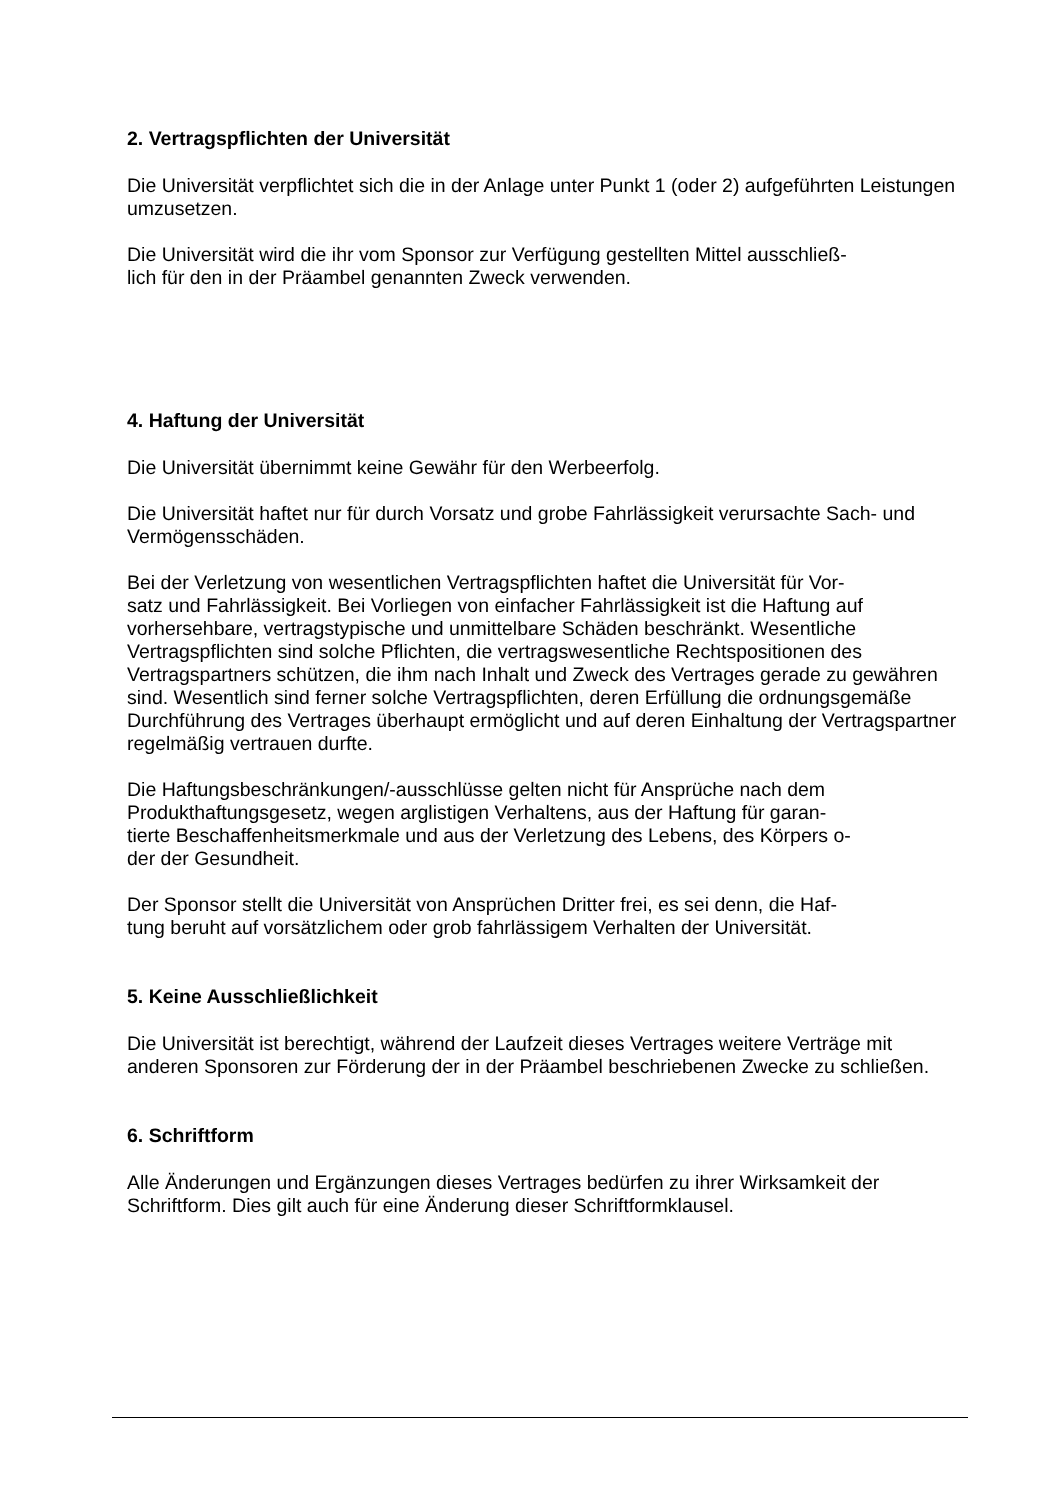2. Vertragspflichten der Universität
Die Universität verpflichtet sich die in der Anlage unter Punkt 1 (oder 2) aufgeführten Leistungen umzusetzen.
Die Universität wird die ihr vom Sponsor zur Verfügung gestellten Mittel ausschließ-
lich für den in der Präambel genannten Zweck verwenden.
4. Haftung der Universität
Die Universität übernimmt keine Gewähr für den Werbeerfolg.
Die Universität haftet nur für durch Vorsatz und grobe Fahrlässigkeit verursachte Sach- und Vermögensschäden.
Bei der Verletzung von wesentlichen Vertragspflichten haftet die Universität für Vor-
satz und Fahrlässigkeit. Bei Vorliegen von einfacher Fahrlässigkeit ist die Haftung auf vorhersehbare, vertragstypische und unmittelbare Schäden beschränkt. Wesentliche Vertragspflichten sind solche Pflichten, die vertragswesentliche Rechtspositionen des Vertragspartners schützen, die ihm nach Inhalt und Zweck des Vertrages gerade zu gewähren sind. Wesentlich sind ferner solche Vertragspflichten, deren Erfüllung die ordnungsgemäße Durchführung des Vertrages überhaupt ermöglicht und auf deren Einhaltung der Vertragspartner regelmäßig vertrauen durfte.
Die Haftungsbeschränkungen/-ausschlüsse gelten nicht für Ansprüche nach dem Produkthaftungsgesetz, wegen arglistigen Verhaltens, aus der Haftung für garan-
tierte Beschaffenheitsmerkmale und aus der Verletzung des Lebens, des Körpers o-
der der Gesundheit.
Der Sponsor stellt die Universität von Ansprüchen Dritter frei, es sei denn, die Haf-
tung beruht auf vorsätzlichem oder grob fahrlässigem Verhalten der Universität.
5. Keine Ausschließlichkeit
Die Universität ist berechtigt, während der Laufzeit dieses Vertrages weitere Verträge mit anderen Sponsoren zur Förderung der in der Präambel beschriebenen Zwecke zu schließen.
6. Schriftform
Alle Änderungen und Ergänzungen dieses Vertrages bedürfen zu ihrer Wirksamkeit der Schriftform. Dies gilt auch für eine Änderung dieser Schriftformklausel.